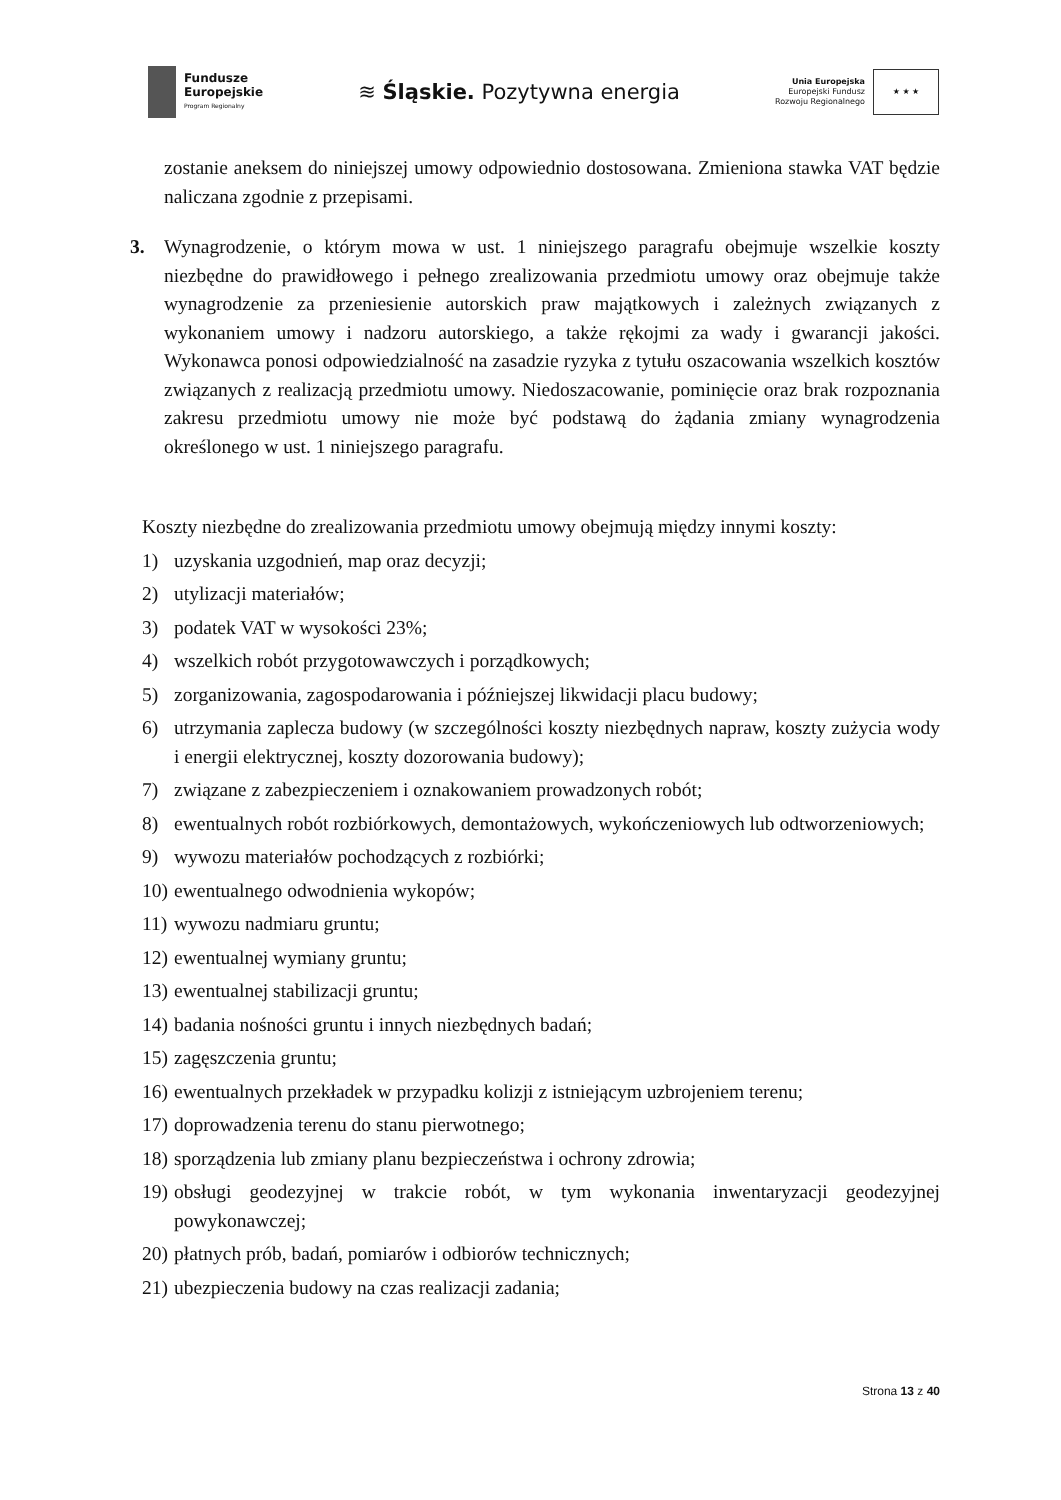Fundusze
Europejskie
Program Regionalny
≋ Śląskie. Pozytywna energia
Unia Europejska
Europejski Fundusz
Rozwoju Regionalnego
★ ★ ★
zostanie aneksem do niniejszej umowy odpowiednio dostosowana. Zmieniona stawka VAT będzie naliczana zgodnie z przepisami.
3. Wynagrodzenie, o którym mowa w ust. 1 niniejszego paragrafu obejmuje wszelkie koszty niezbędne do prawidłowego i pełnego zrealizowania przedmiotu umowy oraz obejmuje także wynagrodzenie za przeniesienie autorskich praw majątkowych i zależnych związanych z wykonaniem umowy i nadzoru autorskiego, a także rękojmi za wady i gwarancji jakości. Wykonawca ponosi odpowiedzialność na zasadzie ryzyka z tytułu oszacowania wszelkich kosztów związanych z realizacją przedmiotu umowy. Niedoszacowanie, pominięcie oraz brak rozpoznania zakresu przedmiotu umowy nie może być podstawą do żądania zmiany wynagrodzenia określonego w ust. 1 niniejszego paragrafu.
Koszty niezbędne do zrealizowania przedmiotu umowy obejmują między innymi koszty:
1) uzyskania uzgodnień, map oraz decyzji;
2) utylizacji materiałów;
3) podatek VAT w wysokości 23%;
4) wszelkich robót przygotowawczych i porządkowych;
5) zorganizowania, zagospodarowania i późniejszej likwidacji placu budowy;
6) utrzymania zaplecza budowy (w szczególności koszty niezbędnych napraw, koszty zużycia wody i energii elektrycznej, koszty dozorowania budowy);
7) związane z zabezpieczeniem i oznakowaniem prowadzonych robót;
8) ewentualnych robót rozbiórkowych, demontażowych, wykończeniowych lub odtworzeniowych;
9) wywozu materiałów pochodzących z rozbiórki;
10) ewentualnego odwodnienia wykopów;
11) wywozu nadmiaru gruntu;
12) ewentualnej wymiany gruntu;
13) ewentualnej stabilizacji gruntu;
14) badania nośności gruntu i innych niezbędnych badań;
15) zagęszczenia gruntu;
16) ewentualnych przekładek w przypadku kolizji z istniejącym uzbrojeniem terenu;
17) doprowadzenia terenu do stanu pierwotnego;
18) sporządzenia lub zmiany planu bezpieczeństwa i ochrony zdrowia;
19) obsługi geodezyjnej w trakcie robót, w tym wykonania inwentaryzacji geodezyjnej powykonawczej;
20) płatnych prób, badań, pomiarów i odbiorów technicznych;
21) ubezpieczenia budowy na czas realizacji zadania;
Strona 13 z 40